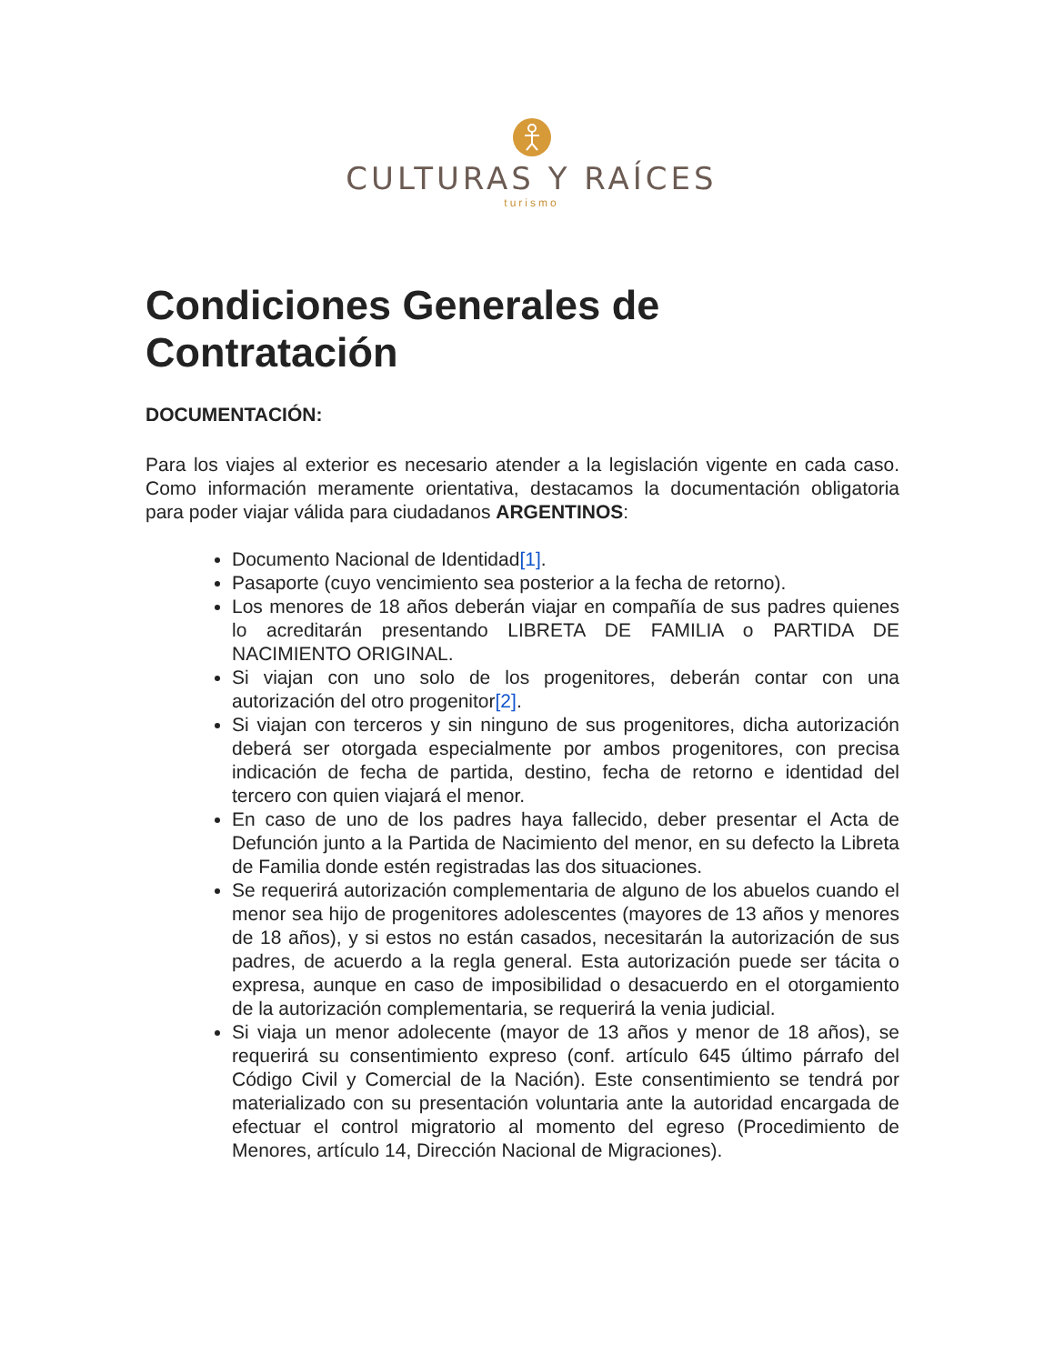CULTURAS Y RAÍCES
turismo
Condiciones Generales de Contratación
DOCUMENTACIÓN:
Para los viajes al exterior es necesario atender a la legislación vigente en cada caso. Como información meramente orientativa, destacamos la documentación obligatoria para poder viajar válida para ciudadanos ARGENTINOS:
Documento Nacional de Identidad[1].
Pasaporte (cuyo vencimiento sea posterior a la fecha de retorno).
Los menores de 18 años deberán viajar en compañía de sus padres quienes lo acreditarán presentando LIBRETA DE FAMILIA o PARTIDA DE NACIMIENTO ORIGINAL.
Si viajan con uno solo de los progenitores, deberán contar con una autorización del otro progenitor[2].
Si viajan con terceros y sin ninguno de sus progenitores, dicha autorización deberá ser otorgada especialmente por ambos progenitores, con precisa indicación de fecha de partida, destino, fecha de retorno e identidad del tercero con quien viajará el menor.
En caso de uno de los padres haya fallecido, deber presentar el Acta de Defunción junto a la Partida de Nacimiento del menor, en su defecto la Libreta de Familia donde estén registradas las dos situaciones.
Se requerirá autorización complementaria de alguno de los abuelos cuando el menor sea hijo de progenitores adolescentes (mayores de 13 años y menores de 18 años), y si estos no están casados, necesitarán la autorización de sus padres, de acuerdo a la regla general. Esta autorización puede ser tácita o expresa, aunque en caso de imposibilidad o desacuerdo en el otorgamiento de la autorización complementaria, se requerirá la venia judicial.
Si viaja un menor adolecente (mayor de 13 años y menor de 18 años), se requerirá su consentimiento expreso (conf. artículo 645 último párrafo del Código Civil y Comercial de la Nación). Este consentimiento se tendrá por materializado con su presentación voluntaria ante la autoridad encargada de efectuar el control migratorio al momento del egreso (Procedimiento de Menores, artículo 14, Dirección Nacional de Migraciones).